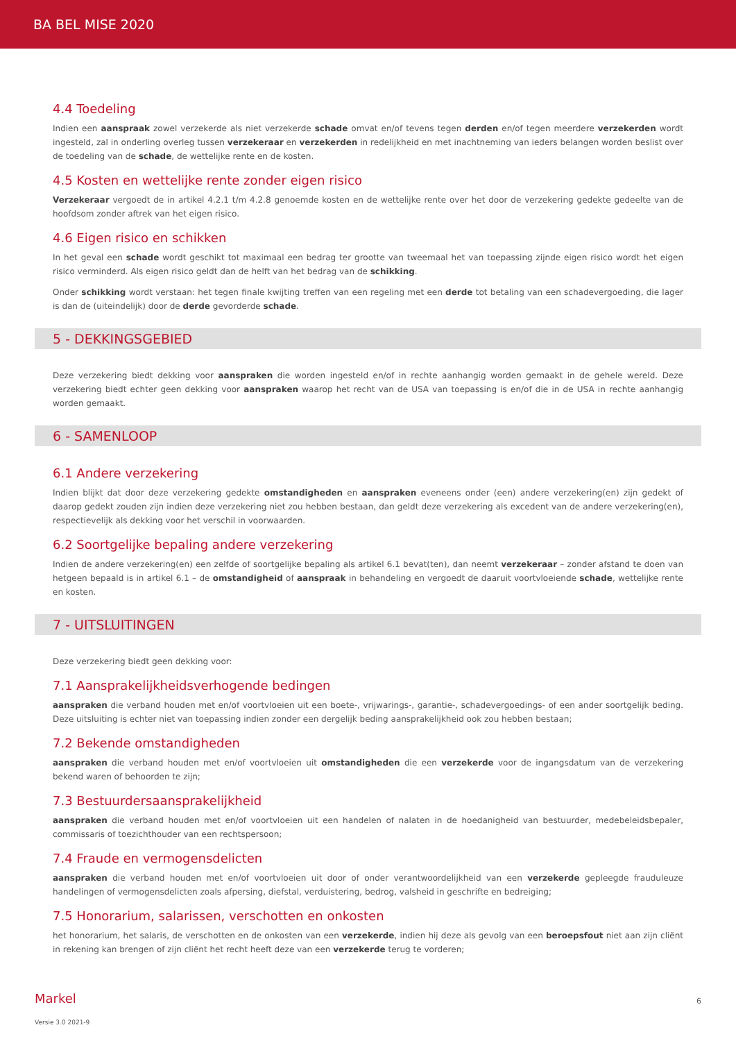BA BEL MISE 2020
4.4 Toedeling
Indien een aanspraak zowel verzekerde als niet verzekerde schade omvat en/of tevens tegen derden en/of tegen meerdere verzekerden wordt ingesteld, zal in onderling overleg tussen verzekeraar en verzekerden in redelijkheid en met inachtneming van ieders belangen worden beslist over de toedeling van de schade, de wettelijke rente en de kosten.
4.5 Kosten en wettelijke rente zonder eigen risico
Verzekeraar vergoedt de in artikel 4.2.1 t/m 4.2.8 genoemde kosten en de wettelijke rente over het door de verzekering gedekte gedeelte van de hoofdsom zonder aftrek van het eigen risico.
4.6 Eigen risico en schikken
In het geval een schade wordt geschikt tot maximaal een bedrag ter grootte van tweemaal het van toepassing zijnde eigen risico wordt het eigen risico verminderd. Als eigen risico geldt dan de helft van het bedrag van de schikking.
Onder schikking wordt verstaan: het tegen finale kwijting treffen van een regeling met een derde tot betaling van een schadevergoeding, die lager is dan de (uiteindelijk) door de derde gevorderde schade.
5 - DEKKINGSGEBIED
Deze verzekering biedt dekking voor aanspraken die worden ingesteld en/of in rechte aanhangig worden gemaakt in de gehele wereld. Deze verzekering biedt echter geen dekking voor aanspraken waarop het recht van de USA van toepassing is en/of die in de USA in rechte aanhangig worden gemaakt.
6 - SAMENLOOP
6.1 Andere verzekering
Indien blijkt dat door deze verzekering gedekte omstandigheden en aanspraken eveneens onder (een) andere verzekering(en) zijn gedekt of daarop gedekt zouden zijn indien deze verzekering niet zou hebben bestaan, dan geldt deze verzekering als excedent van de andere verzekering(en), respectievelijk als dekking voor het verschil in voorwaarden.
6.2 Soortgelijke bepaling andere verzekering
Indien de andere verzekering(en) een zelfde of soortgelijke bepaling als artikel 6.1 bevat(ten), dan neemt verzekeraar – zonder afstand te doen van hetgeen bepaald is in artikel 6.1 – de omstandigheid of aanspraak in behandeling en vergoedt de daaruit voortvloeiende schade, wettelijke rente en kosten.
7 - UITSLUITINGEN
Deze verzekering biedt geen dekking voor:
7.1 Aansprakelijkheidsverhogende bedingen
aanspraken die verband houden met en/of voortvloeien uit een boete-, vrijwarings-, garantie-, schadevergoedings- of een ander soortgelijk beding. Deze uitsluiting is echter niet van toepassing indien zonder een dergelijk beding aansprakelijkheid ook zou hebben bestaan;
7.2 Bekende omstandigheden
aanspraken die verband houden met en/of voortvloeien uit omstandigheden die een verzekerde voor de ingangsdatum van de verzekering bekend waren of behoorden te zijn;
7.3 Bestuurdersaansprakelijkheid
aanspraken die verband houden met en/of voortvloeien uit een handelen of nalaten in de hoedanigheid van bestuurder, medebeleidsbepaler, commissaris of toezichthouder van een rechtspersoon;
7.4 Fraude en vermogensdelicten
aanspraken die verband houden met en/of voortvloeien uit door of onder verantwoordelijkheid van een verzekerde gepleegde frauduleuze handelingen of vermogensdelicten zoals afpersing, diefstal, verduistering, bedrog, valsheid in geschrifte en bedreiging;
7.5 Honorarium, salarissen, verschotten en onkosten
het honorarium, het salaris, de verschotten en de onkosten van een verzekerde, indien hij deze als gevolg van een beroepsfout niet aan zijn cliënt in rekening kan brengen of zijn cliënt het recht heeft deze van een verzekerde terug te vorderen;
Markel 6
Versie 3.0 2021-9